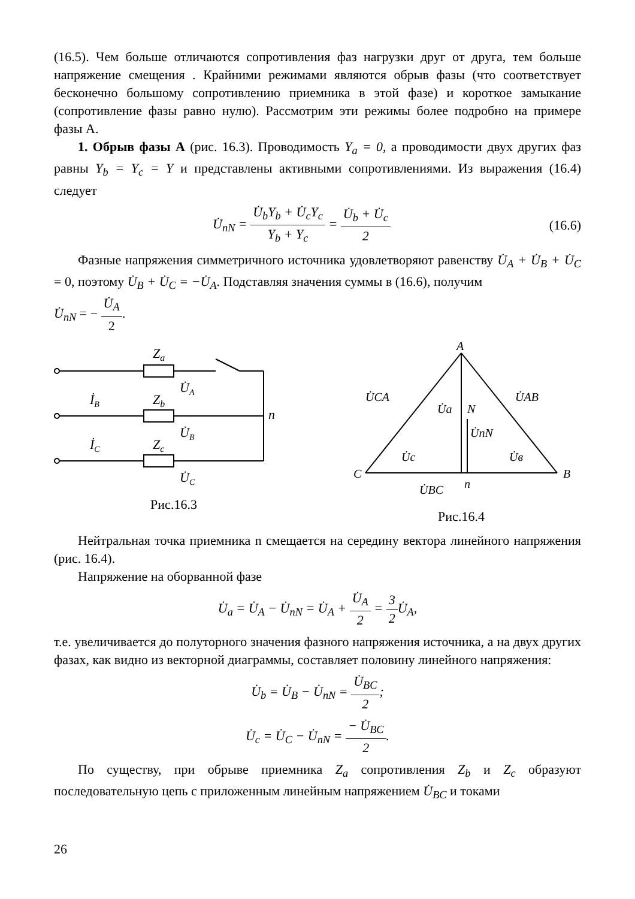(16.5). Чем больше отличаются сопротивления фаз нагрузки друг от друга, тем больше напряжение смещения . Крайними режимами являются обрыв фазы (что соответствует бесконечно большому сопротивлению приемника в этой фазе) и короткое замыкание (сопротивление фазы равно нулю). Рассмотрим эти режимы более подробно на примере фазы А.
1. Обрыв фазы А (рис. 16.3). Проводимость Y<sub>a</sub> = 0, а проводимости двух других фаз равны Y<sub>b</sub> = Y<sub>c</sub> = Y и представлены активными сопротивлениями. Из выражения (16.4) следует
U̇<sub>nN</sub> = U̇<sub>b</sub>Y<sub>b</sub> + U̇<sub>c</sub>Y<sub>c</sub> Y<sub>b</sub> + Y<sub>c</sub> = U̇<sub>b</sub> + U̇<sub>c</sub> 2 (16.6)
Фазные напряжения симметричного источника удовлетворяют равенству U̇<sub>A</sub> + U̇<sub>B</sub> + U̇<sub>C</sub> = 0, поэтому U̇<sub>B</sub> + U̇<sub>C</sub> = −U̇<sub>A</sub>. Подставляя значения суммы в (16.6), получим
U̇<sub>nN</sub> = − U̇<sub>A</sub> 2.
Za
U̇A
İB
Zb
U̇B
n
İC
Zc
U̇C
Рис.16.3
A
C
B
U̇CA
U̇AB
U̇a
N
U̇nN
U̇c
U̇в
U̇BC
n
Рис.16.4
Нейтральная точка приемника n смещается на середину вектора линейного напряжения (рис. 16.4).
Напряжение на оборванной фазе
U̇<sub>a</sub> = U̇<sub>A</sub> − U̇<sub>nN</sub> = U̇<sub>A</sub> + U̇<sub>A</sub> 2 = 3 2 U̇<sub>A</sub>,
т.е. увеличивается до полуторного значения фазного напряжения источника, а на двух других фазах, как видно из векторной диаграммы, составляет половину линейного напряжения:
U̇<sub>b</sub> = U̇<sub>B</sub> − U̇<sub>nN</sub> = U̇<sub>BC</sub> 2;
U̇<sub>c</sub> = U̇<sub>C</sub> − U̇<sub>nN</sub> = − U̇<sub>BC</sub> 2.
По существу, при обрыве приемника Z<sub>a</sub> сопротивления Z<sub>b</sub> и Z<sub>c</sub> образуют последовательную цепь с приложенным линейным напряжением U̇<sub>BC</sub> и токами
26